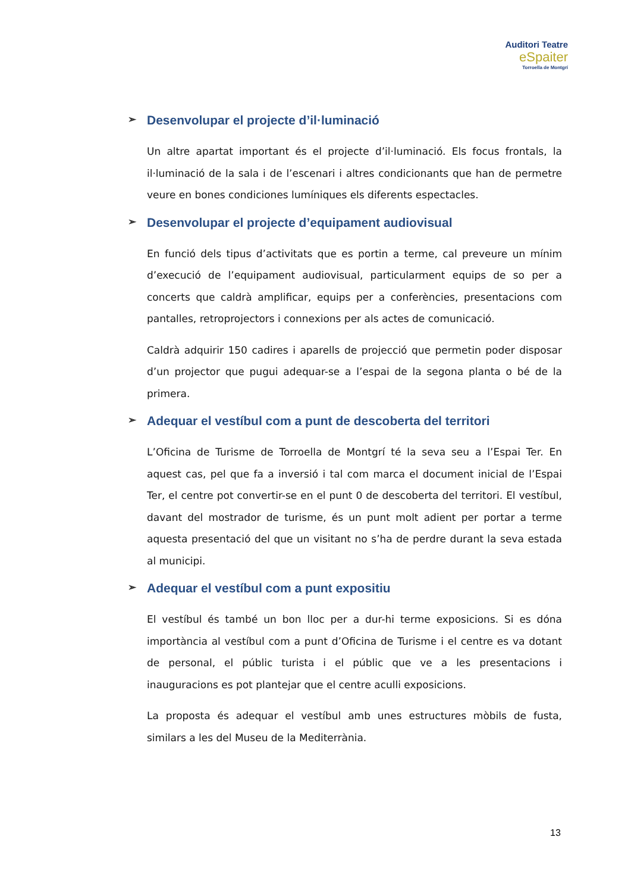Auditori Teatre
eSpaiter
Torroella de Montgrí
➢ Desenvolupar el projecte d’il·luminació
Un altre apartat important és el projecte d’il·luminació. Els focus frontals, la il·luminació de la sala i de l’escenari i altres condicionants que han de permetre veure en bones condiciones lumíniques els diferents espectacles.
➢ Desenvolupar el projecte d’equipament audiovisual
En funció dels tipus d’activitats que es portin a terme, cal preveure un mínim d’execució de l’equipament audiovisual, particularment equips de so per a concerts que caldrà amplificar, equips per a conferències, presentacions com pantalles, retroprojectors i connexions per als actes de comunicació.
Caldrà adquirir 150 cadires i aparells de projecció que permetin poder disposar d’un projector que pugui adequar-se a l’espai de la segona planta o bé de la primera.
➢ Adequar el vestíbul com a punt de descoberta del territori
L’Oficina de Turisme de Torroella de Montgrí té la seva seu a l’Espai Ter. En aquest cas, pel que fa a inversió i tal com marca el document inicial de l’Espai Ter, el centre pot convertir-se en el punt 0 de descoberta del territori. El vestíbul, davant del mostrador de turisme, és un punt molt adient per portar a terme aquesta presentació del que un visitant no s’ha de perdre durant la seva estada al municipi.
➢ Adequar el vestíbul com a punt expositiu
El vestíbul és també un bon lloc per a dur-hi terme exposicions. Si es dóna importància al vestíbul com a punt d’Oficina de Turisme i el centre es va dotant de personal, el públic turista i el públic que ve a les presentacions i inauguracions es pot plantejar que el centre aculli exposicions.
La proposta és adequar el vestíbul amb unes estructures mòbils de fusta, similars a les del Museu de la Mediterrània.
13